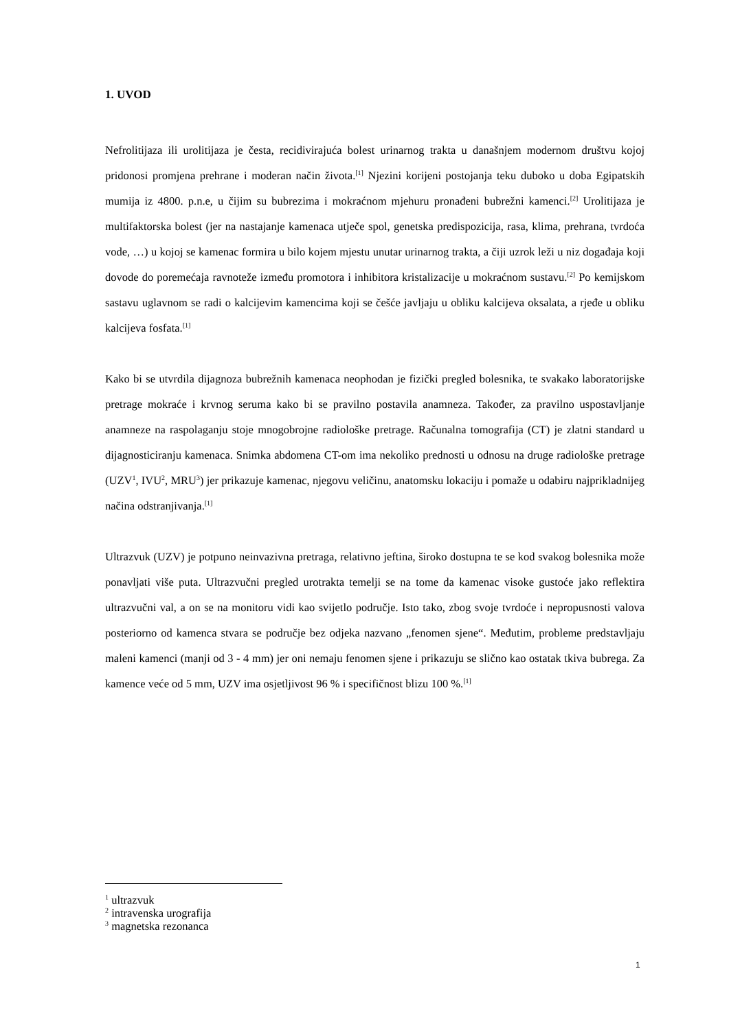1. UVOD
Nefrolitijaza ili urolitijaza je česta, recidivirajuća bolest urinarnog trakta u današnjem modernom društvu kojoj pridonosi promjena prehrane i moderan način života.<sup>[1]</sup> Njezini korijeni postojanja teku duboko u doba Egipatskih mumija iz 4800. p.n.e, u čijim su bubrezima i mokraćnom mjehuru pronađeni bubrežni kamenci.<sup>[2]</sup> Urolitijaza je multifaktorska bolest (jer na nastajanje kamenaca utječe spol, genetska predispozicija, rasa, klima, prehrana, tvrdoća vode, …) u kojoj se kamenac formira u bilo kojem mjestu unutar urinarnog trakta, a čiji uzrok leži u niz događaja koji dovode do poremećaja ravnoteže između promotora i inhibitora kristalizacije u mokraćnom sustavu.<sup>[2]</sup> Po kemijskom sastavu uglavnom se radi o kalcijevim kamencima koji se češće javljaju u obliku kalcijeva oksalata, a rjeđe u obliku kalcijeva fosfata.<sup>[1]</sup>
Kako bi se utvrdila dijagnoza bubrežnih kamenaca neophodan je fizički pregled bolesnika, te svakako laboratorijske pretrage mokraće i krvnog seruma kako bi se pravilno postavila anamneza. Također, za pravilno uspostavljanje anamneze na raspolaganju stoje mnogobrojne radiološke pretrage. Računalna tomografija (CT) je zlatni standard u dijagnosticiranju kamenaca. Snimka abdomena CT-om ima nekoliko prednosti u odnosu na druge radiološke pretrage (UZV<sup>1</sup>, IVU<sup>2</sup>, MRU<sup>3</sup>) jer prikazuje kamenac, njegovu veličinu, anatomsku lokaciju i pomaže u odabiru najprikladnijeg načina odstranjivanja.<sup>[1]</sup>
Ultrazvuk (UZV) je potpuno neinvazivna pretraga, relativno jeftina, široko dostupna te se kod svakog bolesnika može ponavljati više puta. Ultrazvučni pregled urotrakta temelji se na tome da kamenac visoke gustoće jako reflektira ultrazvučni val, a on se na monitoru vidi kao svijetlo područje. Isto tako, zbog svoje tvrdoće i nepropusnosti valova posteriorno od kamenca stvara se područje bez odjeka nazvano „fenomen sjene“. Međutim, probleme predstavljaju maleni kamenci (manji od 3 - 4 mm) jer oni nemaju fenomen sjene i prikazuju se slično kao ostatak tkiva bubrega. Za kamence veće od 5 mm, UZV ima osjetljivost 96 % i specifičnost blizu 100 %.<sup>[1]</sup>
<sup>1</sup> ultrazvuk
<sup>2</sup> intravenska urografija
<sup>3</sup> magnetska rezonanca
1